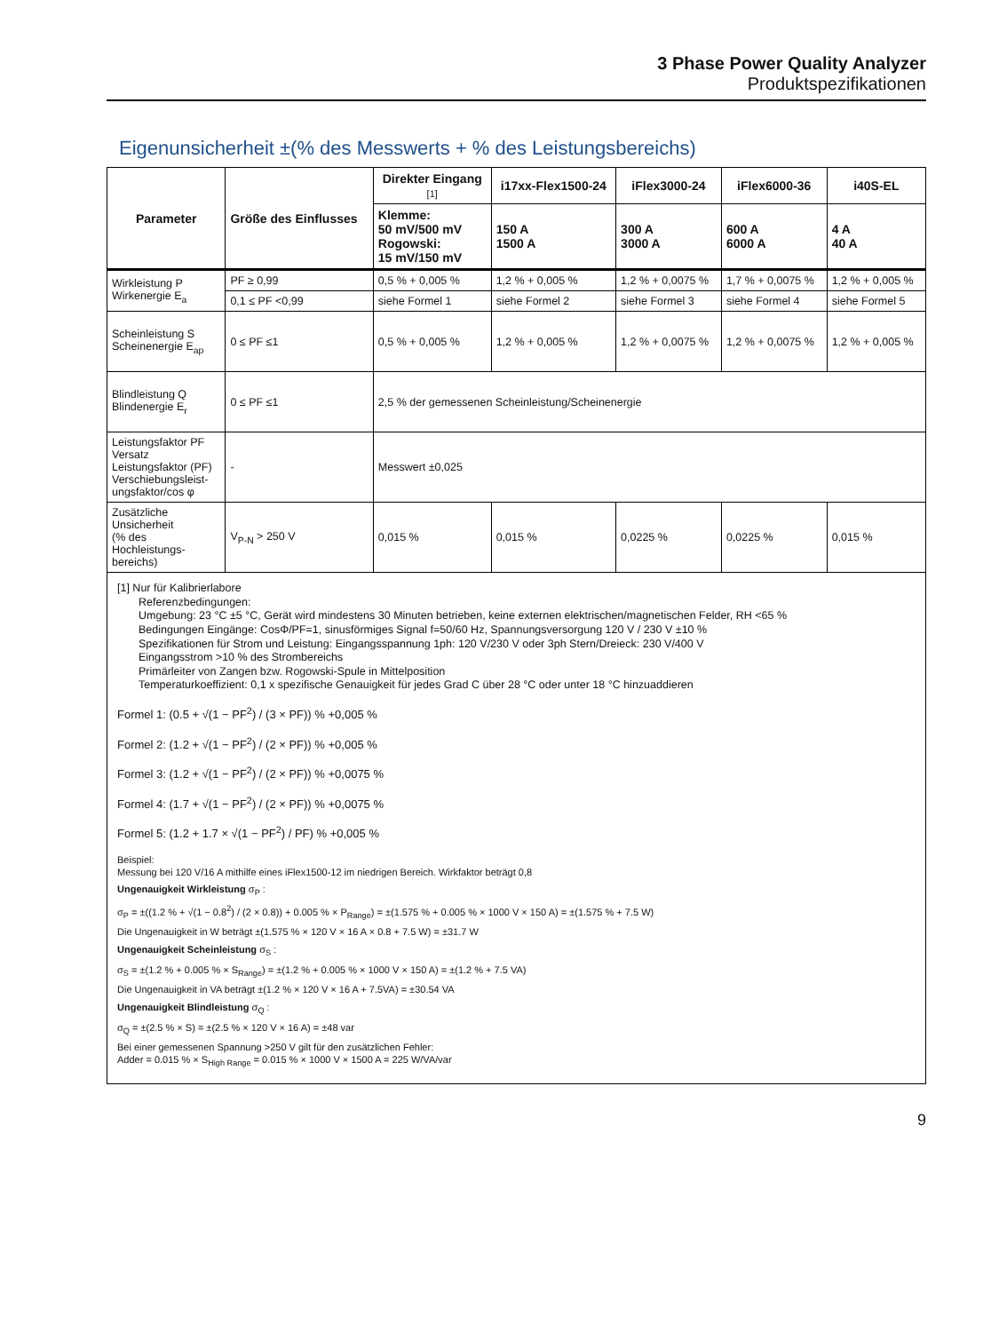3 Phase Power Quality Analyzer
Produktspezifikationen
Eigenunsicherheit ±(% des Messwerts + % des Leistungsbereichs)
| Parameter | Größe des Einflusses | Direkter Eingang [1] | i17xx-Flex1500-24 | iFlex3000-24 | iFlex6000-36 | i40S-EL |
| --- | --- | --- | --- | --- | --- | --- |
| | | Klemme: 50 mV/500 mV Rogowski: 15 mV/150 mV | 150 A 1500 A | 300 A 3000 A | 600 A 6000 A | 4 A 40 A |
| Wirkleistung P Wirkenergie E<sub>a</sub> | PF ≥ 0,99 | 0,5 % + 0,005 % | 1,2 % + 0,005 % | 1,2 % + 0,0075 % | 1,7 % + 0,0075 % | 1,2 % + 0,005 % |
| | 0,1 ≤ PF <0,99 | siehe Formel 1 | siehe Formel 2 | siehe Formel 3 | siehe Formel 4 | siehe Formel 5 |
| Scheinleistung S Scheinenergie E<sub>ap</sub> | 0 ≤ PF ≤1 | 0,5 % + 0,005 % | 1,2 % + 0,005 % | 1,2 % + 0,0075 % | 1,2 % + 0,0075 % | 1,2 % + 0,005 % |
| Blindleistung Q Blindenergie E<sub>r</sub> | 0 ≤ PF ≤1 | 2,5 % der gemessenen Scheinleistung/Scheinenergie | | | | |
| Leistungsfaktor PF Versatz Leistungsfaktor (PF) Verschiebungsleist- ungsfaktor/cos φ | - | Messwert ±0,025 | | | | |
| Zusätzliche Unsicherheit (% des Hochleistungs- bereichs) | V<sub>P-N</sub> > 250 V | 0,015 % | 0,015 % | 0,0225 % | 0,0225 % | 0,015 % |
[1] Nur für Kalibrierlabore
Referenzbedingungen:
Umgebung: 23 °C ±5 °C, Gerät wird mindestens 30 Minuten betrieben, keine externen elektrischen/magnetischen Felder, RH <65 %
Bedingungen Eingänge: CosΦ/PF=1, sinusförmiges Signal f=50/60 Hz, Spannungsversorgung 120 V / 230 V ±10 %
Spezifikationen für Strom und Leistung: Eingangsspannung 1ph: 120 V/230 V oder 3ph Stern/Dreieck: 230 V/400 V
Eingangsstrom >10 % des Strombereichs
Primärleiter von Zangen bzw. Rogowski-Spule in Mittelposition
Temperaturkoeffizient: 0,1 x spezifische Genauigkeit für jedes Grad C über 28 °C oder unter 18 °C hinzuaddieren
Formel 1: (0.5 + √(1 − PF<sup>2</sup>) / (3 × PF)) % +0,005 %
Formel 2: (1.2 + √(1 − PF<sup>2</sup>) / (2 × PF)) % +0,005 %
Formel 3: (1.2 + √(1 − PF<sup>2</sup>) / (2 × PF)) % +0,0075 %
Formel 4: (1.7 + √(1 − PF<sup>2</sup>) / (2 × PF)) % +0,0075 %
Formel 5: (1.2 + 1.7 × √(1 − PF<sup>2</sup>) / PF) % +0,005 %
Beispiel:
Messung bei 120 V/16 A mithilfe eines iFlex1500-12 im niedrigen Bereich. Wirkfaktor beträgt 0,8
Ungenauigkeit Wirkleistung σ<sub>P</sub> :
σ<sub>P</sub> = ±((1.2 % + √(1 − 0.8<sup>2</sup>) / (2 × 0.8)) + 0.005 % × P<sub>Range</sub>) = ±(1.575 % + 0.005 % × 1000 V × 150 A) = ±(1.575 % + 7.5 W)
Die Ungenauigkeit in W beträgt ±(1.575 % × 120 V × 16 A × 0.8 + 7.5 W) = ±31.7 W
Ungenauigkeit Scheinleistung σ<sub>S</sub> :
σ<sub>S</sub> = ±(1.2 % + 0.005 % × S<sub>Range</sub>) = ±(1.2 % + 0.005 % × 1000 V × 150 A) = ±(1.2 % + 7.5 VA)
Die Ungenauigkeit in VA beträgt ±(1.2 % × 120 V × 16 A + 7.5VA) = ±30.54 VA
Ungenauigkeit Blindleistung σ<sub>Q</sub> :
σ<sub>Q</sub> = ±(2.5 % × S) = ±(2.5 % × 120 V × 16 A) = ±48 var
Bei einer gemessenen Spannung >250 V gilt für den zusätzlichen Fehler:
Adder = 0.015 % × S<sub>High Range</sub> = 0.015 % × 1000 V × 1500 A = 225 W/VA/var
9